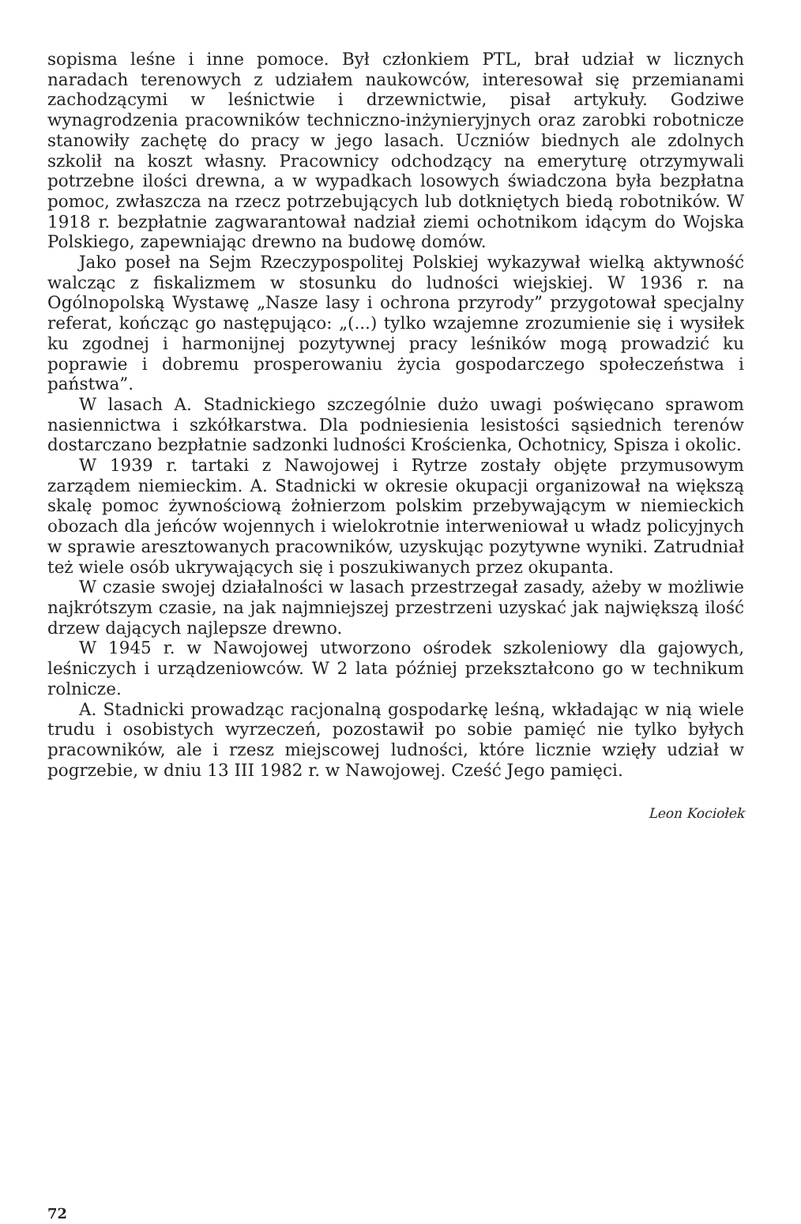sopisma leśne i inne pomoce. Był członkiem PTL, brał udział w licznych naradach terenowych z udziałem naukowców, interesował się przemianami zachodzącymi w leśnictwie i drzewnictwie, pisał artykuły. Godziwe wynagrodzenia pracowników techniczno-inżynieryjnych oraz zarobki robotnicze stanowiły zachętę do pracy w jego lasach. Uczniów biednych ale zdolnych szkolił na koszt własny. Pracownicy odchodzący na emeryturę otrzymywali potrzebne ilości drewna, a w wypadkach losowych świadczona była bezpłatna pomoc, zwłaszcza na rzecz potrzebujących lub dotkniętych biedą robotników. W 1918 r. bezpłatnie zagwarantował nadział ziemi ochotnikom idącym do Wojska Polskiego, zapewniając drewno na budowę domów.
Jako poseł na Sejm Rzeczypospolitej Polskiej wykazywał wielką aktywność walcząc z fiskalizmem w stosunku do ludności wiejskiej. W 1936 r. na Ogólnopolską Wystawę „Nasze lasy i ochrona przyrody” przygotował specjalny referat, kończąc go następująco: „(...) tylko wzajemne zrozumienie się i wysiłek ku zgodnej i harmonijnej pozytywnej pracy leśników mogą prowadzić ku poprawie i dobremu prosperowaniu życia gospodarczego społeczeństwa i państwa”.
W lasach A. Stadnickiego szczególnie dużo uwagi poświęcano sprawom nasiennictwa i szkółkarstwa. Dla podniesienia lesistości sąsiednich terenów dostarczano bezpłatnie sadzonki ludności Krościenka, Ochotnicy, Spisza i okolic.
W 1939 r. tartaki z Nawojowej i Rytrze zostały objęte przymusowym zarządem niemieckim. A. Stadnicki w okresie okupacji organizował na większą skalę pomoc żywnościową żołnierzom polskim przebywającym w niemieckich obozach dla jeńców wojennych i wielokrotnie interweniował u władz policyjnych w sprawie aresztowanych pracowników, uzyskując pozytywne wyniki. Zatrudniał też wiele osób ukrywających się i poszukiwanych przez okupanta.
W czasie swojej działalności w lasach przestrzegał zasady, ażeby w możliwie najkrótszym czasie, na jak najmniejszej przestrzeni uzyskać jak największą ilość drzew dających najlepsze drewno.
W 1945 r. w Nawojowej utworzono ośrodek szkoleniowy dla gajowych, leśniczych i urządzeniowców. W 2 lata później przekształcono go w technikum rolnicze.
A. Stadnicki prowadząc racjonalną gospodarkę leśną, wkładając w nią wiele trudu i osobistych wyrzeczeń, pozostawił po sobie pamięć nie tylko byłych pracowników, ale i rzesz miejscowej ludności, które licznie wzięły udział w pogrzebie, w dniu 13 III 1982 r. w Nawojowej. Cześć Jego pamięci.
Leon Kociołek
72